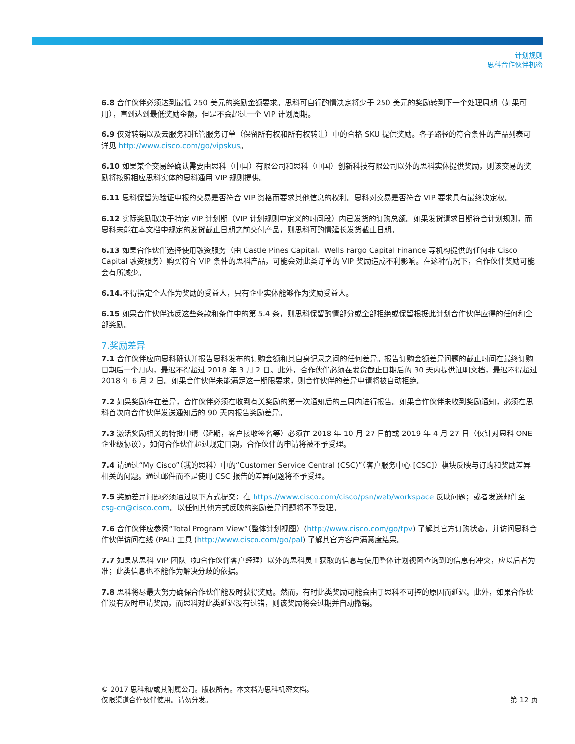计划规则
思科合作伙伴机密
6.8 合作伙伴必须达到最低 250 美元的奖励金额要求。思科可自行酌情决定将少于 250 美元的奖励转到下一个处理周期（如果可用），直到达到最低奖励金额，但是不会超过一个 VIP 计划周期。
6.9 仅对转销以及云服务和托管服务订单（保留所有权和所有权转让）中的合格 SKU 提供奖励。各子路径的符合条件的产品列表可详见 http://www.cisco.com/go/vipskus。
6.10 如果某个交易经确认需要由思科（中国）有限公司和思科（中国）创新科技有限公司以外的思科实体提供奖励，则该交易的奖励将按照相应思科实体的思科通用 VIP 规则提供。
6.11 思科保留为验证申报的交易是否符合 VIP 资格而要求其他信息的权利。思科对交易是否符合 VIP 要求具有最终决定权。
6.12 实际奖励取决于特定 VIP 计划期（VIP 计划规则中定义的时间段）内已发货的订购总额。如果发货请求日期符合计划规则，而思科未能在本文档中规定的发货截止日期之前交付产品，则思科可酌情延长发货截止日期。
6.13 如果合作伙伴选择使用融资服务（由 Castle Pines Capital、Wells Fargo Capital Finance 等机构提供的任何非 Cisco Capital 融资服务）购买符合 VIP 条件的思科产品，可能会对此类订单的 VIP 奖励造成不利影响。在这种情况下，合作伙伴奖励可能会有所减少。
6.14. 不得指定个人作为奖励的受益人，只有企业实体能够作为奖励受益人。
6.15 如果合作伙伴违反这些条款和条件中的第 5.4 条，则思科保留酌情部分或全部拒绝或保留根据此计划合作伙伴应得的任何和全部奖励。
7.奖励差异
7.1 合作伙伴应向思科确认并报告思科发布的订购金额和其自身记录之间的任何差异。报告订购金额差异问题的截止时间在最终订购日期后一个月内，最迟不得超过 2018 年 3 月 2 日。此外，合作伙伴必须在发货截止日期后的 30 天内提供证明文档，最迟不得超过 2018 年 6 月 2 日。如果合作伙伴未能满足这一期限要求，则合作伙伴的差异申请将被自动拒绝。
7.2 如果奖励存在差异，合作伙伴必须在收到有关奖励的第一次通知后的三周内进行报告。如果合作伙伴未收到奖励通知，必须在思科首次向合作伙伴发送通知后的 90 天内报告奖励差异。
7.3 激活奖励相关的特批申请（延期，客户接收签名等）必须在 2018 年 10 月 27 日前或 2019 年 4 月 27 日（仅针对思科 ONE 企业级协议），如何合作伙伴超过规定日期，合作伙伴的申请将被不予受理。
7.4 请通过“My Cisco”（我的思科）中的“Customer Service Central (CSC)”（客户服务中心 [CSC]）模块反映与订购和奖励差异相关的问题。通过邮件而不是使用 CSC 报告的差异问题将不予受理。
7.5 奖励差异问题必须通过以下方式提交：在 https://www.cisco.com/cisco/psn/web/workspace 反映问题；或者发送邮件至 csg-cn@cisco.com。以任何其他方式反映的奖励差异问题将不予受理。
7.6 合作伙伴应参阅“Total Program View”（整体计划视图）(http://www.cisco.com/go/tpv) 了解其官方订购状态，并访问思科合作伙伴访问在线 (PAL) 工具 (http://www.cisco.com/go/pal) 了解其官方客户满意度结果。
7.7 如果从思科 VIP 团队（如合作伙伴客户经理）以外的思科员工获取的信息与使用整体计划视图查询到的信息有冲突，应以后者为准；此类信息也不能作为解决分歧的依据。
7.8 思科将尽最大努力确保合作伙伴能及时获得奖励。然而，有时此类奖励可能会由于思科不可控的原因而延迟。此外，如果合作伙伴没有及时申请奖励，而思科对此类延迟没有过错，则该奖励将会过期并自动撤销。
© 2017 思科和/或其附属公司。版权所有。本文档为思科机密文档。
仅限渠道合作伙伴使用。请勿分发。
第 12 页